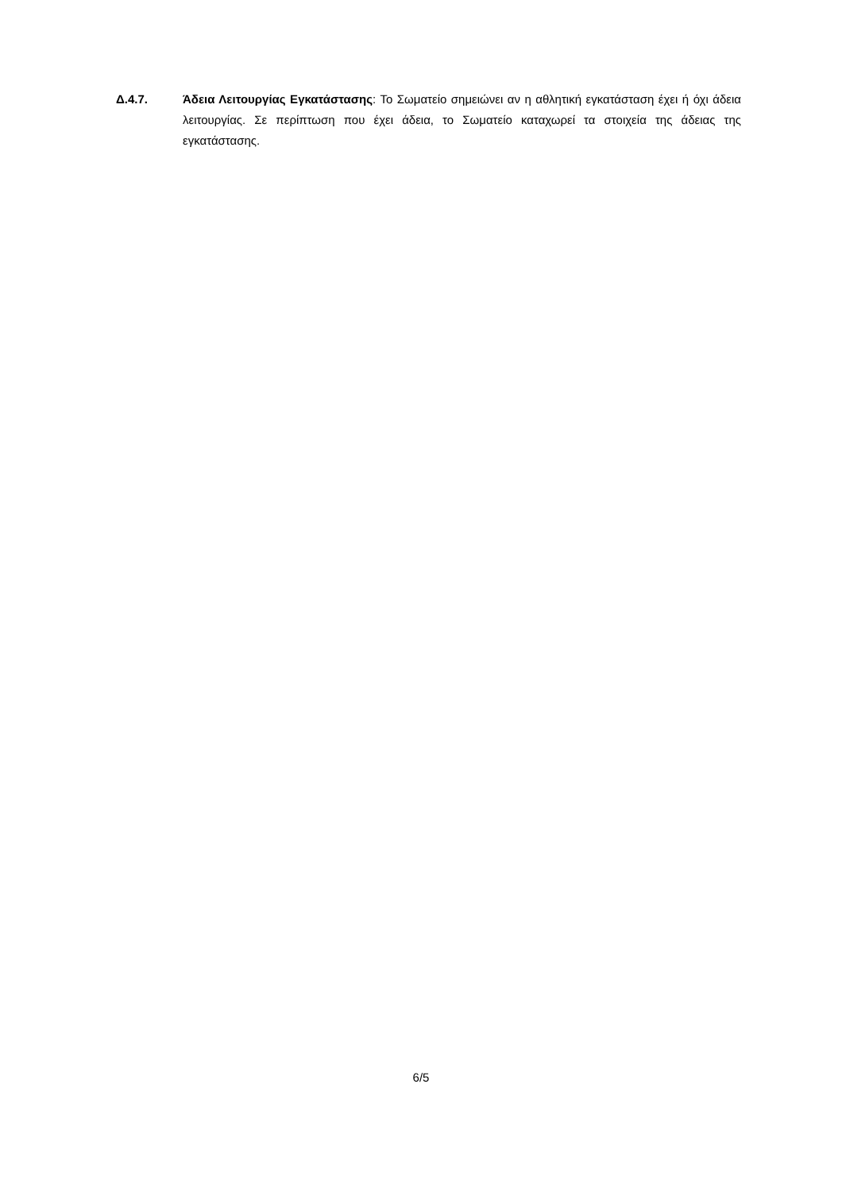Δ.4.7. Άδεια Λειτουργίας Εγκατάστασης: Το Σωματείο σημειώνει αν η αθλητική εγκατάσταση έχει ή όχι άδεια λειτουργίας. Σε περίπτωση που έχει άδεια, το Σωματείο καταχωρεί τα στοιχεία της άδειας της εγκατάστασης.
6/5